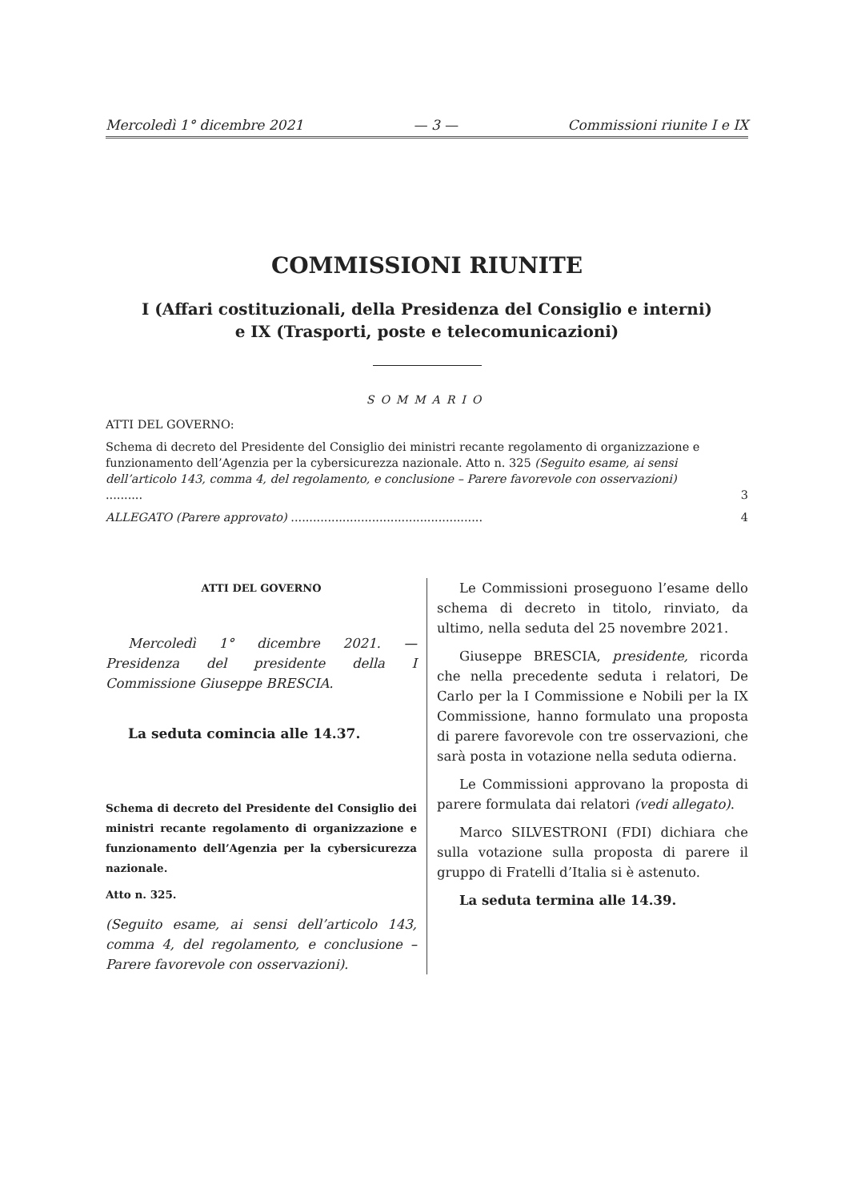Mercoledì 1° dicembre 2021 — 3 — Commissioni riunite I e IX
COMMISSIONI RIUNITE
I (Affari costituzionali, della Presidenza del Consiglio e interni)
e IX (Trasporti, poste e telecomunicazioni)
SOMMARIO
ATTI DEL GOVERNO:
Schema di decreto del Presidente del Consiglio dei ministri recante regolamento di organizzazione e funzionamento dell’Agenzia per la cybersicurezza nazionale. Atto n. 325 (Seguito esame, ai sensi dell’articolo 143, comma 4, del regolamento, e conclusione – Parere favorevole con osservazioni) .......... 3
ALLEGATO (Parere approvato) .................................................... 4
ATTI DEL GOVERNO
Mercoledì 1° dicembre 2021. — Presidenza del presidente della I Commissione Giuseppe BRESCIA.
La seduta comincia alle 14.37.
Schema di decreto del Presidente del Consiglio dei ministri recante regolamento di organizzazione e funzionamento dell’Agenzia per la cybersicurezza nazionale.
Atto n. 325.
(Seguito esame, ai sensi dell’articolo 143, comma 4, del regolamento, e conclusione – Parere favorevole con osservazioni).
Le Commissioni proseguono l’esame dello schema di decreto in titolo, rinviato, da ultimo, nella seduta del 25 novembre 2021.
Giuseppe BRESCIA, presidente, ricorda che nella precedente seduta i relatori, De Carlo per la I Commissione e Nobili per la IX Commissione, hanno formulato una proposta di parere favorevole con tre osservazioni, che sarà posta in votazione nella seduta odierna.
Le Commissioni approvano la proposta di parere formulata dai relatori (vedi allegato).
Marco SILVESTRONI (FDI) dichiara che sulla votazione sulla proposta di parere il gruppo di Fratelli d’Italia si è astenuto.
La seduta termina alle 14.39.